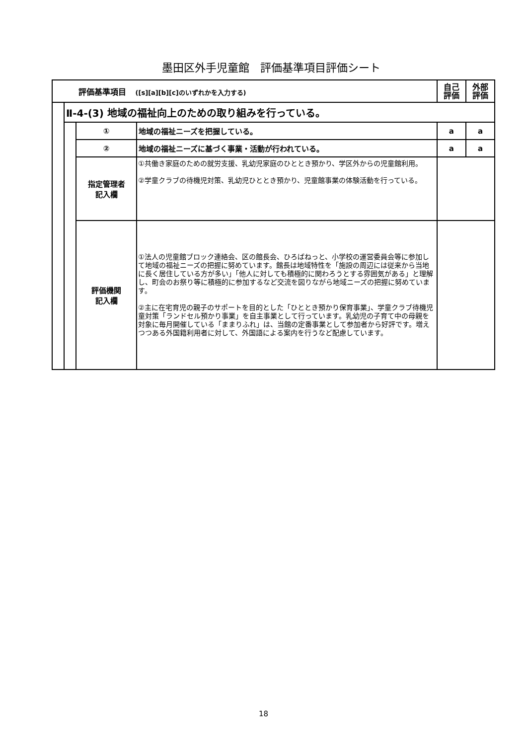墨田区外手児童館　評価基準項目評価シート
| 評価基準項目 ([s][a][b][c]のいずれかを入力する) | | | | 自己 評価 | 外部 評価 |
| --- | --- | --- | --- | --- | --- |
| | Ⅱ-4-(3) 地域の福祉向上のための取り組みを行っている。 | | | | |
| | | ① | 地域の福祉ニーズを把握している。 | a | a |
| | | ② | 地域の福祉ニーズに基づく事業・活動が行われている。 | a | a |
| | | 指定管理者 記入欄 | ①共働き家庭のための就労支援、乳幼児家庭のひととき預かり、学区外からの児童館利用。 ②学童クラブの待機児対策、乳幼児ひととき預かり、児童館事業の体験活動を行っている。 | | |
| | | 評価機関 記入欄 | ①法人の児童館ブロック連絡会、区の館長会、ひろばねっと、小学校の運営委員会等に参加して地域の福祉ニーズの把握に努めています。館長は地域特性を「施設の周辺には従来から当地に長く居住している方が多い」「他人に対しても積極的に関わろうとする雰囲気がある」と理解し、町会のお祭り等に積極的に参加するなど交流を図りながら地域ニーズの把握に努めています。 ②主に在宅育児の親子のサポートを目的とした「ひととき預かり保育事業」、学童クラブ待機児童対策「ランドセル預かり事業」を自主事業として行っています。乳幼児の子育て中の母親を対象に毎月開催している「ままりふれ」は、当館の定番事業として参加者から好評です。増えつつある外国籍利用者に対して、外国語による案内を行うなど配慮しています。 | | |
18